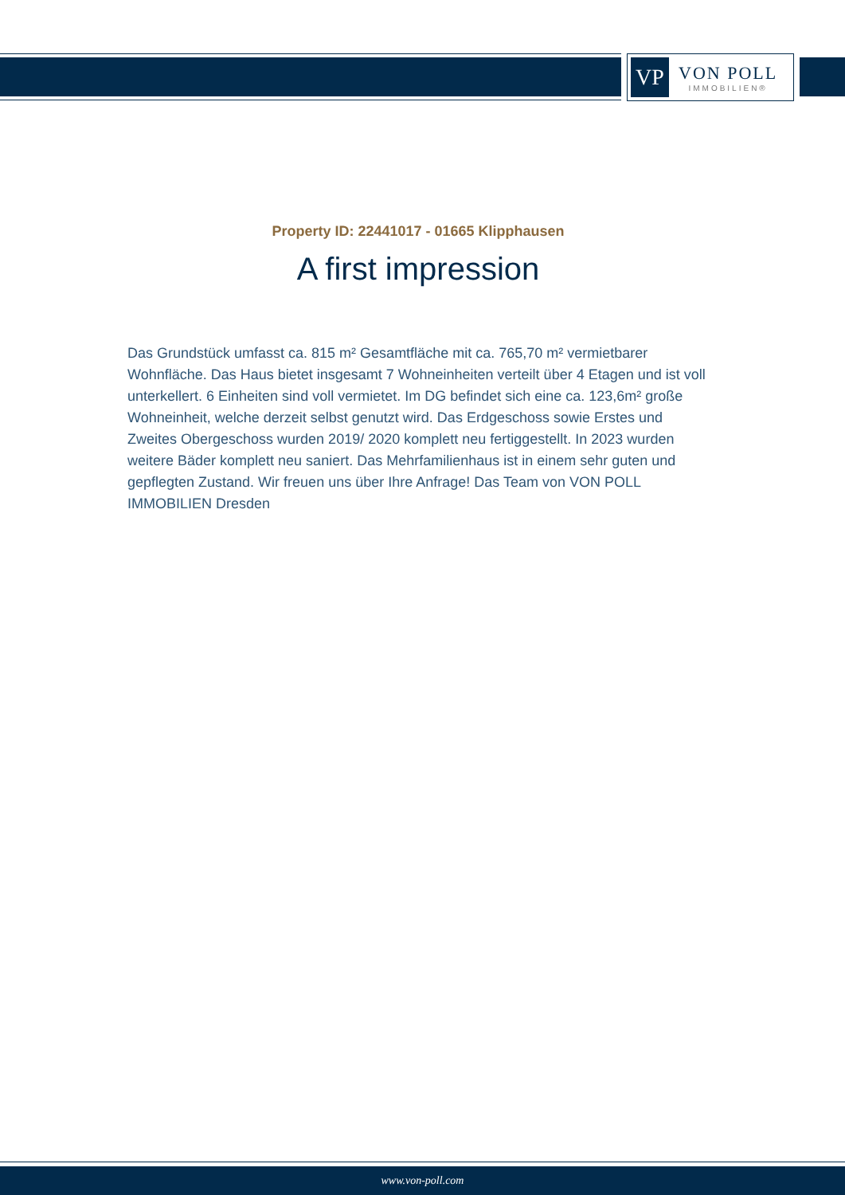VP
VON POLL
IMMOBILIEN®
Property ID: 22441017 - 01665 Klipphausen
A first impression
Das Grundstück umfasst ca. 815 m² Gesamtfläche mit ca. 765,70 m² vermietbarer Wohnfläche. Das Haus bietet insgesamt 7 Wohneinheiten verteilt über 4 Etagen und ist voll unterkellert. 6 Einheiten sind voll vermietet. Im DG befindet sich eine ca. 123,6m² große Wohneinheit, welche derzeit selbst genutzt wird. Das Erdgeschoss sowie Erstes und Zweites Obergeschoss wurden 2019/ 2020 komplett neu fertiggestellt. In 2023 wurden weitere Bäder komplett neu saniert. Das Mehrfamilienhaus ist in einem sehr guten und gepflegten Zustand. Wir freuen uns über Ihre Anfrage! Das Team von VON POLL IMMOBILIEN Dresden
www.von-poll.com